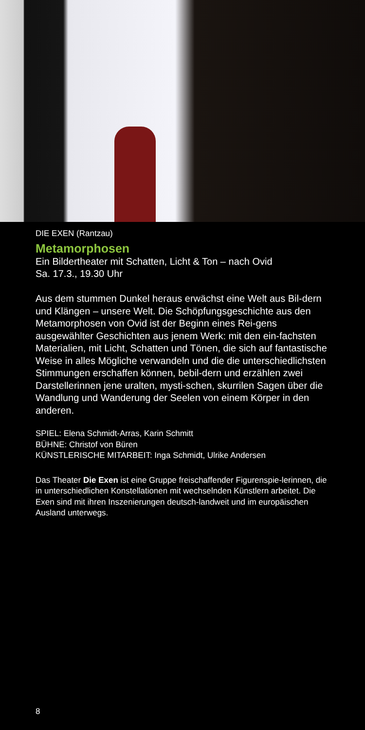DIE EXEN (Rantzau)
Metamorphosen
Ein Bildertheater mit Schatten, Licht & Ton – nach Ovid
Sa. 17.3., 19.30 Uhr
Aus dem stummen Dunkel heraus erwächst eine Welt aus Bil-dern und Klängen – unsere Welt. Die Schöpfungsgeschichte aus den Metamorphosen von Ovid ist der Beginn eines Rei-gens ausgewählter Geschichten aus jenem Werk: mit den ein-fachsten Materialien, mit Licht, Schatten und Tönen, die sich auf fantastische Weise in alles Mögliche verwandeln und die die unterschiedlichsten Stimmungen erschaffen können, bebil-dern und erzählen zwei Darstellerinnen jene uralten, mysti-schen, skurrilen Sagen über die Wandlung und Wanderung der Seelen von einem Körper in den anderen.
SPIEL: Elena Schmidt-Arras, Karin Schmitt
BÜHNE: Christof von Büren
KÜNSTLERISCHE MITARBEIT: Inga Schmidt, Ulrike Andersen
Das Theater Die Exen ist eine Gruppe freischaffender Figurenspie-lerinnen, die in unterschiedlichen Konstellationen mit wechselnden Künstlern arbeitet. Die Exen sind mit ihren Inszenierungen deutsch-landweit und im europäischen Ausland unterwegs.
8